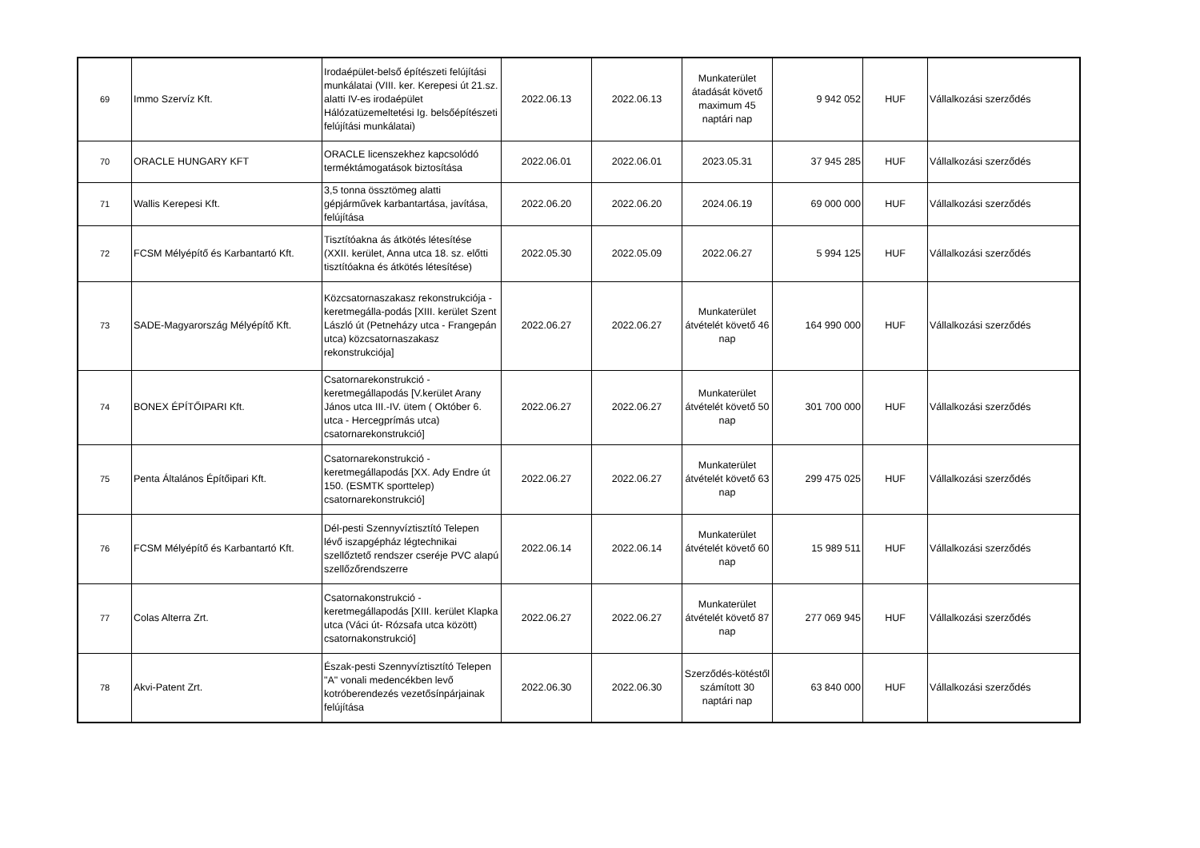| 69 | Immo Szervíz Kft. | Irodaépület-belső építészeti felújítási munkálatai (VIII. ker. Kerepesi út 21.sz. alatti IV-es irodaépület Hálózatüzemeltetési Ig. belsőépítészeti felújítási munkálatai) | 2022.06.13 | 2022.06.13 | Munkaterület átadását követő maximum 45 naptári nap | 9 942 052 | HUF | Vállalkozási szerződés |
| 70 | ORACLE HUNGARY KFT | ORACLE licenszekhez kapcsolódó terméktámogatások biztosítása | 2022.06.01 | 2022.06.01 | 2023.05.31 | 37 945 285 | HUF | Vállalkozási szerződés |
| 71 | Wallis Kerepesi Kft. | 3,5 tonna össztömeg alatti gépjárművek karbantartása, javítása, felújítása | 2022.06.20 | 2022.06.20 | 2024.06.19 | 69 000 000 | HUF | Vállalkozási szerződés |
| 72 | FCSM Mélyépítő és Karbantartó Kft. | Tisztítóakna ás átkötés létesítése (XXII. kerület, Anna utca 18. sz. előtti tisztítóakna és átkötés létesítése) | 2022.05.30 | 2022.05.09 | 2022.06.27 | 5 994 125 | HUF | Vállalkozási szerződés |
| 73 | SADE-Magyarország Mélyépítő Kft. | Közcsatornaszakasz rekonstrukciója - keretmegálla-podás [XIII. kerület Szent László út (Petneházy utca - Frangepán utca) közcsatornaszakasz rekonstrukciója] | 2022.06.27 | 2022.06.27 | Munkaterület átvételét követő 46 nap | 164 990 000 | HUF | Vállalkozási szerződés |
| 74 | BONEX ÉPÍTŐIPARI Kft. | Csatornarekonstrukció - keretmegállapodás [V.kerület Arany János utca III.-IV. ütem ( Október 6. utca - Hercegprímás utca) csatornarekonstrukció] | 2022.06.27 | 2022.06.27 | Munkaterület átvételét követő 50 nap | 301 700 000 | HUF | Vállalkozási szerződés |
| 75 | Penta Általános Építőipari Kft. | Csatornarekonstrukció - keretmegállapodás [XX. Ady Endre út 150. (ESMTK sporttelep) csatornarekonstrukció] | 2022.06.27 | 2022.06.27 | Munkaterület átvételét követő 63 nap | 299 475 025 | HUF | Vállalkozási szerződés |
| 76 | FCSM Mélyépítő és Karbantartó Kft. | Dél-pesti Szennyvíztisztító Telepen lévő iszapgépház légtechnikai szellőztető rendszer cseréje PVC alapú szellőzőrendszerre | 2022.06.14 | 2022.06.14 | Munkaterület átvételét követő 60 nap | 15 989 511 | HUF | Vállalkozási szerződés |
| 77 | Colas Alterra Zrt. | Csatornakonstrukció - keretmegállapodás [XIII. kerület Klapka utca (Váci út- Rózsafa utca között) csatornakonstrukció] | 2022.06.27 | 2022.06.27 | Munkaterület átvételét követő 87 nap | 277 069 945 | HUF | Vállalkozási szerződés |
| 78 | Akvi-Patent Zrt. | Észak-pesti Szennyvíztisztító Telepen "A" vonali medencékben levő kotróberendezés vezetősínpárjainak felújítása | 2022.06.30 | 2022.06.30 | Szerződés-kötéstől számított 30 naptári nap | 63 840 000 | HUF | Vállalkozási szerződés |